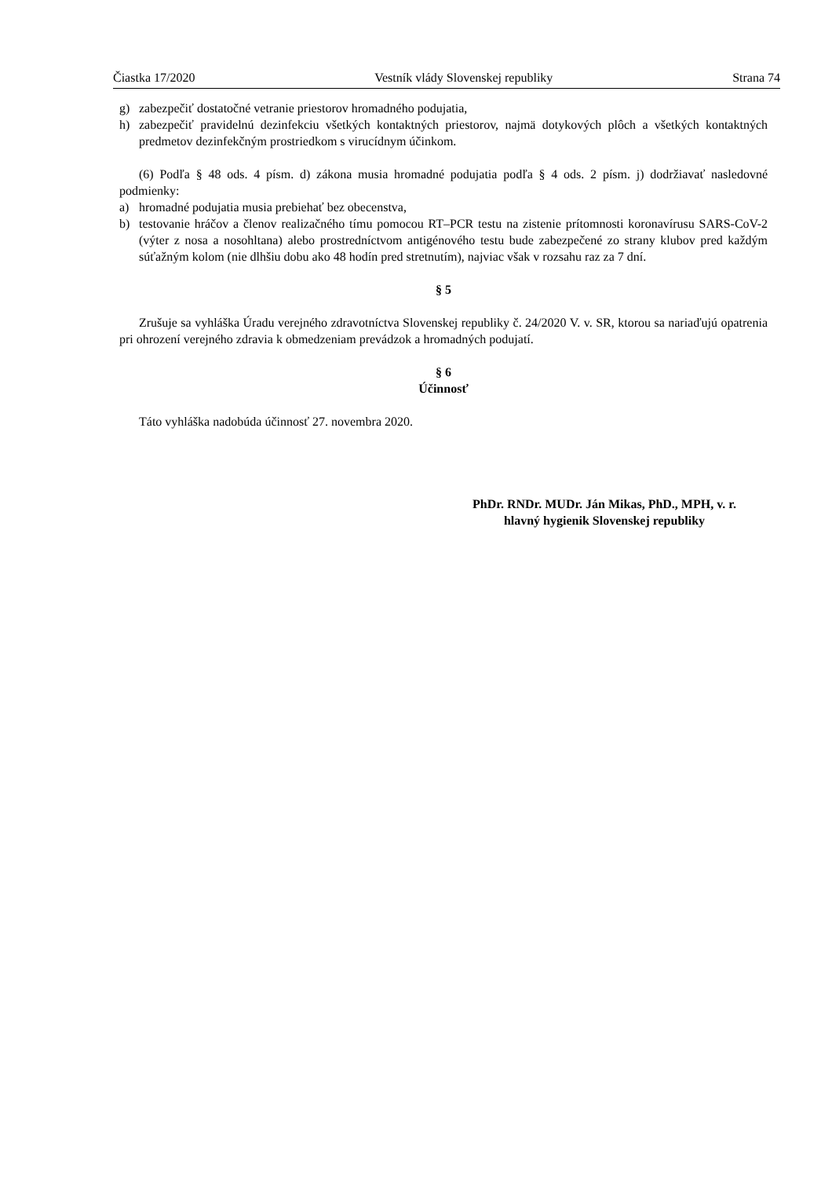Čiastka 17/2020 Vestník vlády Slovenskej republiky Strana 74
g) zabezpečiť dostatočné vetranie priestorov hromadného podujatia,
h) zabezpečiť pravidelnú dezinfekciu všetkých kontaktných priestorov, najmä dotykových plôch a všetkých kontaktných predmetov dezinfekčným prostriedkom s virucídnym účinkom.
(6) Podľa § 48 ods. 4 písm. d) zákona musia hromadné podujatia podľa § 4 ods. 2 písm. j) dodržiavať nasledovné podmienky:
a) hromadné podujatia musia prebiehať bez obecenstva,
b) testovanie hráčov a členov realizačného tímu pomocou RT–PCR testu na zistenie prítomnosti koronavírusu SARS-CoV-2 (výter z nosa a nosohltana) alebo prostredníctvom antigénového testu bude zabezpečené zo strany klubov pred každým súťažným kolom (nie dlhšiu dobu ako 48 hodín pred stretnutím), najviac však v rozsahu raz za 7 dní.
§ 5
Zrušuje sa vyhláška Úradu verejného zdravotníctva Slovenskej republiky č. 24/2020 V. v. SR, ktorou sa nariaďujú opatrenia pri ohrození verejného zdravia k obmedzeniam prevádzok a hromadných podujatí.
§ 6
Účinnosť
Táto vyhláška nadobúda účinnosť 27. novembra 2020.
PhDr. RNDr. MUDr. Ján Mikas, PhD., MPH, v. r.
hlavný hygienik Slovenskej republiky